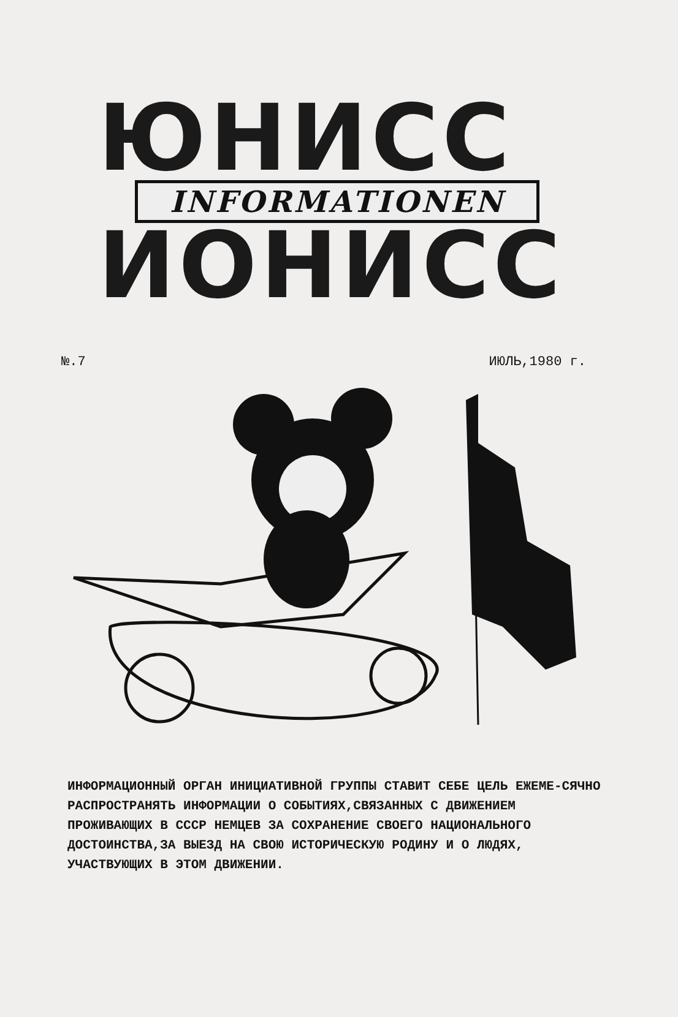ЮНИСС
INFORMATIONEN
ИОНИСС
№.7 ИЮЛЬ,1980 г.
ИНФОРМАЦИОННЫЙ ОРГАН ИНИЦИАТИВНОЙ ГРУППЫ СТАВИТ СЕБЕ ЦЕЛЬ ЕЖЕМЕ-СЯЧНО РАСПРОСТРАНЯТЬ ИНФОРМАЦИИ О СОБЫТИЯХ,СВЯЗАННЫХ С ДВИЖЕНИЕМ ПРОЖИВАЮЩИХ В СССР НЕМЦЕВ ЗА СОХРАНЕНИЕ СВОЕГО НАЦИОНАЛЬНОГО ДОСТОИНСТВА,ЗА ВЫЕЗД НА СВОЮ ИСТОРИЧЕСКУЮ РОДИНУ И О ЛЮДЯХ, УЧАСТВУЮЩИХ В ЭТОМ ДВИЖЕНИИ.